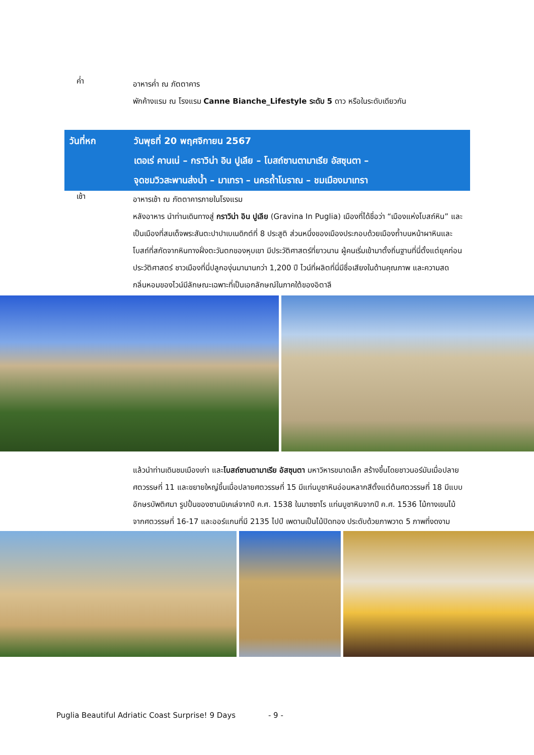ค่ำ
อาหารค่ำ ณ ภัตตาคาร
พักค้างแรม ณ โรงแรม Canne Bianche_Lifestyle ระดับ 5 ดาว หรือในระดับเดียวกัน
วันที่หก วันพุธที่ 20 พฤศจิกายน 2567
เตอเร่ คานเน่ – กราวิน่า อิน ปูเลีย – โบสถ์ซานตามาเรีย อัสซุนตา –
จุดชมวิวสะพานส่งน้ำ – มาเทรา – นครถ้ำโบราณ – ชมเมืองมาเทรา
เช้า
อาหารเช้า ณ ภัตตาคารภายในโรงแรม
หลังอาหาร นำท่านเดินทางสู่ กราวิน่า อิน ปูเลีย (Gravina In Puglia) เมืองที่ได้ชื่อว่า “เมืองแห่งโบสถ์หิน” และเป็นเมืองที่สมเด็จพระสันตะปาปาเบเนดิกต์ที่ 8 ประสูติ ส่วนหนึ่งของเมืองประกอบด้วยเมืองถ้ำบนหน้าผาหินและโบสถ์ที่สกัดจากหินทางฝั่งตะวันตกของหุบเขา มีประวัติศาสตร์ที่ยาวนาน ผู้คนเริ่มเข้ามาตั้งถิ่นฐานที่นี่ตั้งแต่ยุคก่อนประวัติศาสตร์ ชาวเมืองที่นี่ปลูกองุ่นมานานกว่า 1,200 ปี ไวน์ที่ผลิตที่นี่มีชื่อเสียงในด้านคุณภาพ และความสด กลิ่นหอมของไวน์มีลักษณะเฉพาะที่เป็นเอกลักษณ์ในภาคใต้ของอิตาลี
แล้วนำท่านเดินชมเมืองเก่า และโบสถ์ซานตามาเรีย อัสซุนตา มหาวิหารขนาดเล็ก สร้างขึ้นโดยชาวนอร์มันเมื่อปลายศตวรรษที่ 11 และขยายใหญ่ขึ้นเมื่อปลายศตวรรษที่ 15 มีแท่นบูชาหินอ่อนหลากสีตั้งแต่ต้นศตวรรษที่ 18 มีแบบอักษรบัพติศมา รูปปั้นของซานมิเคเล่จากปี ค.ศ. 1538 ในมาซซาโร แท่นบูชาหินจากปี ค.ศ. 1536 ไม้กางเขนไม้จากศตวรรษที่ 16-17 และออร์แกนที่มี 2135 ไปป์ เพดานเป็นไม้ปิดทอง ประดับด้วยภาพวาด 5 ภาพที่งดงาม
Puglia Beautiful Adriatic Coast Surprise! 9 Days - 9 -